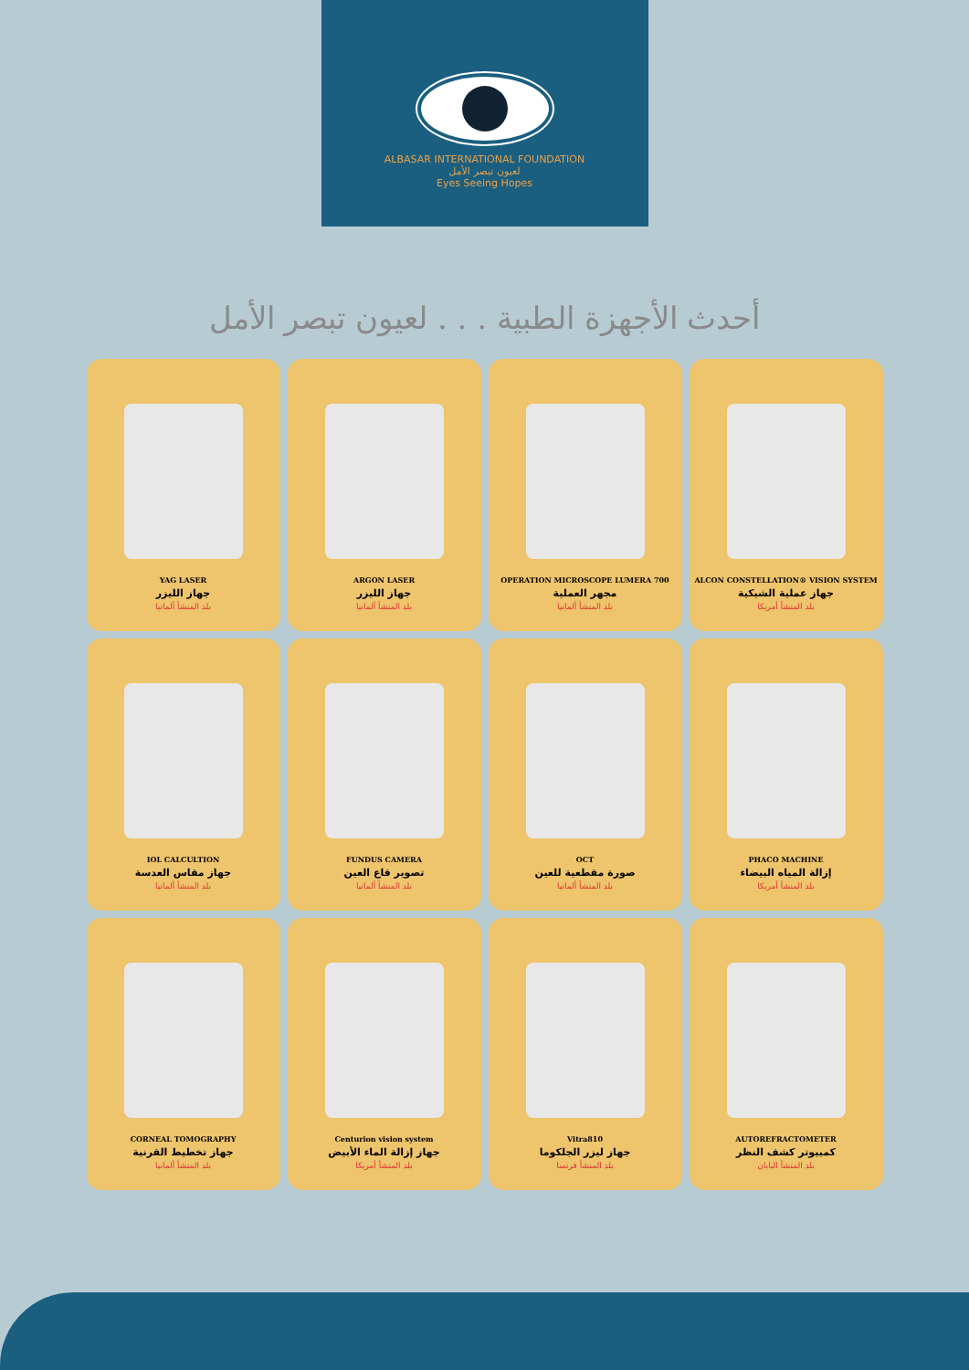ALBASAR INTERNATIONAL FOUNDATION
لعيون تبصر الأمل
Eyes Seeing Hopes
أحدث الأجهزة الطبية . . . لعيون تبصر الأمل
ALCON CONSTELLATION® VISION SYSTEM
جهاز عملية الشبكية
بلد المنشأ أمريكا
OPERATION MICROSCOPE LUMERA 700
مجهر العملية
بلد المنشأ ألمانيا
ARGON LASER
جهاز الليزر
بلد المنشأ ألمانيا
YAG LASER
جهاز الليزر
بلد المنشأ ألمانيا
PHACO MACHINE
إزالة المياه البيضاء
بلد المنشأ أمريكا
OCT
صورة مقطعية للعين
بلد المنشأ ألمانيا
FUNDUS CAMERA
تصوير قاع العين
بلد المنشأ ألمانيا
IOL CALCULTION
جهاز مقاس العدسة
بلد المنشأ ألمانيا
AUTOREFRACTOMETER
كمبيوتر كشف النظر
بلد المنشأ اليابان
Vitra810
جهاز ليزر الجلكوما
بلد المنشأ فرنسا
Centurion vision system
جهاز إزالة الماء الأبيض
بلد المنشأ أمريكا
CORNEAL TOMOGRAPHY
جهاز تخطيط القرنية
بلد المنشأ ألمانيا